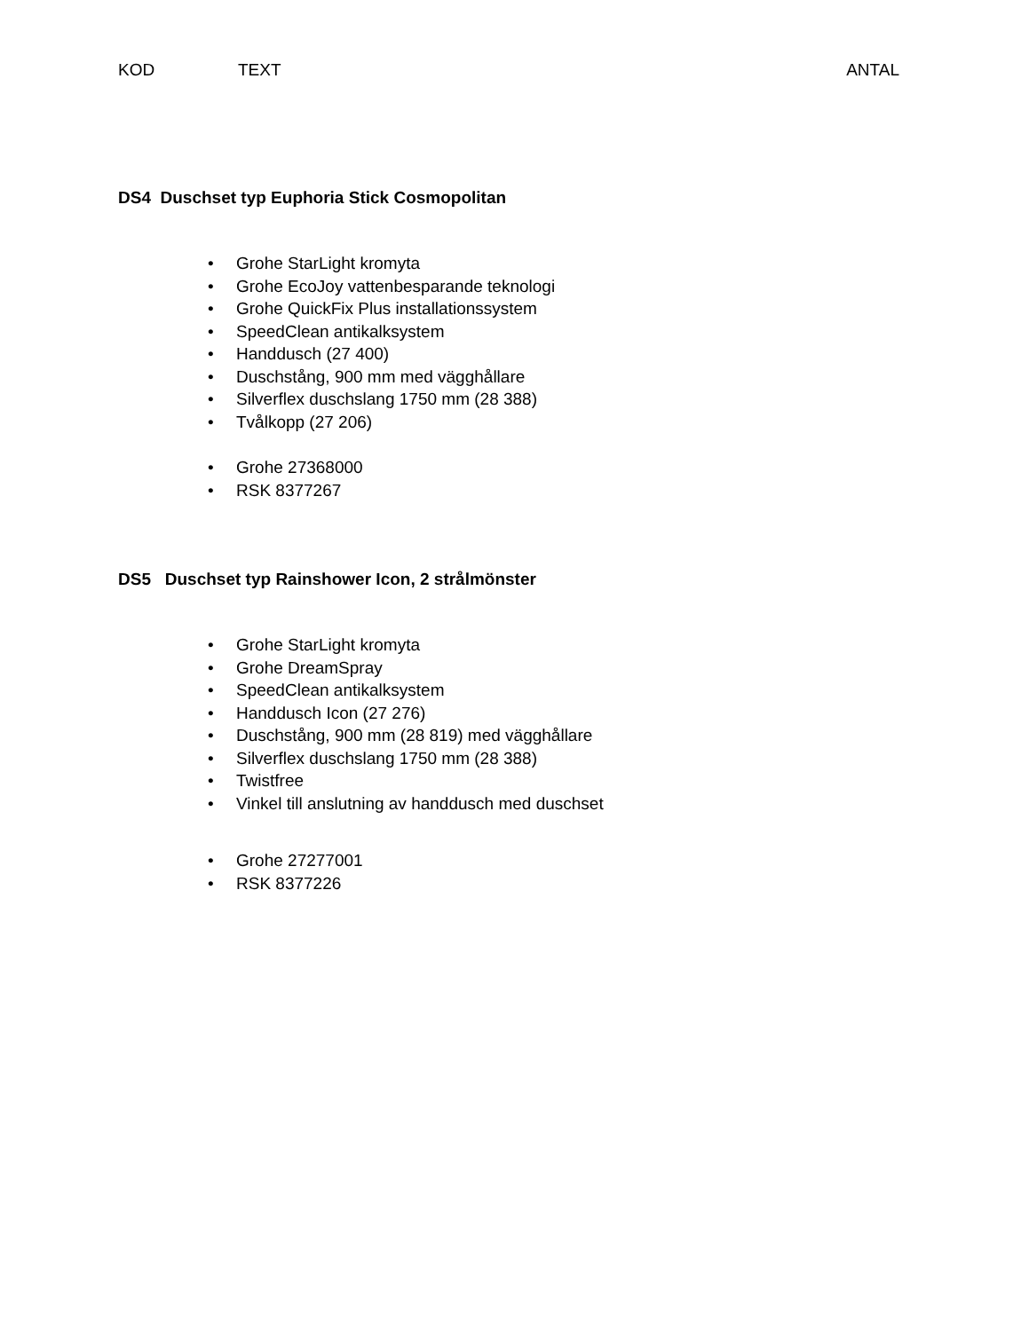KOD TEXT ANTAL
DS4 Duschset typ Euphoria Stick Cosmopolitan
• Grohe StarLight kromyta
• Grohe EcoJoy vattenbesparande teknologi
• Grohe QuickFix Plus installationssystem
• SpeedClean antikalksystem
• Handdusch (27 400)
• Duschstång, 900 mm med vägghållare
• Silverflex duschslang 1750 mm (28 388)
• Tvålkopp (27 206)
• Grohe 27368000
• RSK 8377267
DS5 Duschset typ Rainshower Icon, 2 strålmönster
• Grohe StarLight kromyta
• Grohe DreamSpray
• SpeedClean antikalksystem
• Handdusch Icon (27 276)
• Duschstång, 900 mm (28 819) med vägghållare
• Silverflex duschslang 1750 mm (28 388)
• Twistfree
• Vinkel till anslutning av handdusch med duschset
• Grohe 27277001
• RSK 8377226